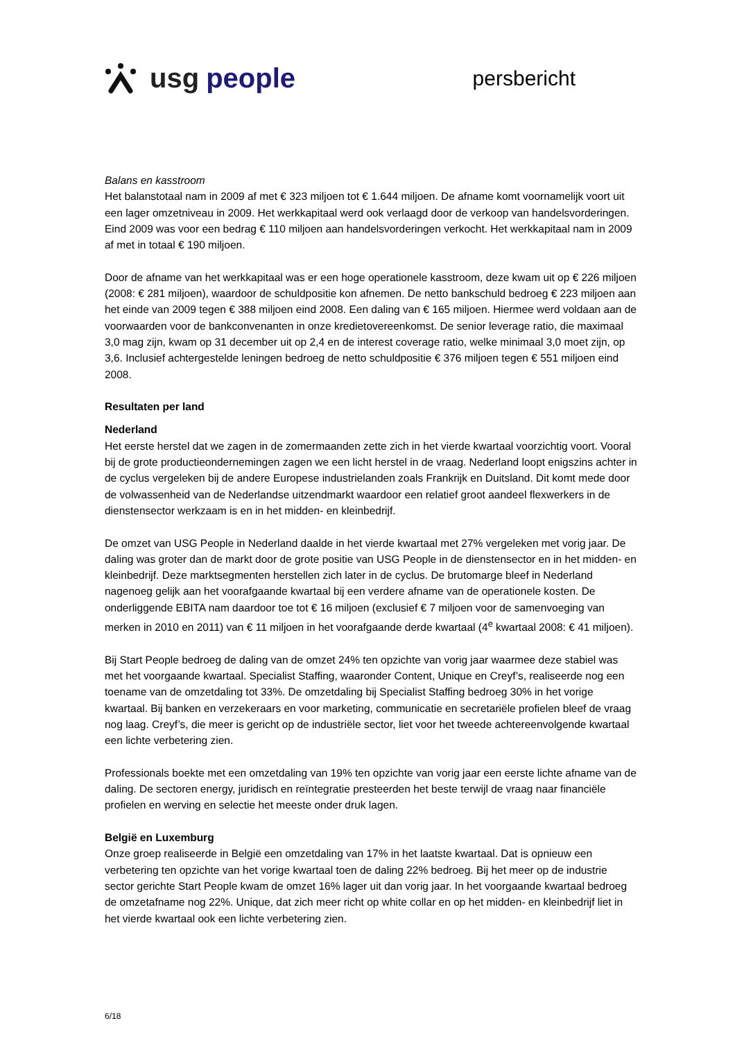usg people
persbericht
Balans en kasstroom
Het balanstotaal nam in 2009 af met € 323 miljoen tot € 1.644 miljoen. De afname komt voornamelijk voort uit een lager omzetniveau in 2009. Het werkkapitaal werd ook verlaagd door de verkoop van handelsvorderingen. Eind 2009 was voor een bedrag € 110 miljoen aan handelsvorderingen verkocht. Het werkkapitaal nam in 2009 af met in totaal € 190 miljoen.
Door de afname van het werkkapitaal was er een hoge operationele kasstroom, deze kwam uit op € 226 miljoen (2008: € 281 miljoen), waardoor de schuldpositie kon afnemen. De netto bankschuld bedroeg € 223 miljoen aan het einde van 2009 tegen € 388 miljoen eind 2008. Een daling van € 165 miljoen. Hiermee werd voldaan aan de voorwaarden voor de bankconvenanten in onze kredietovereenkomst. De senior leverage ratio, die maximaal 3,0 mag zijn, kwam op 31 december uit op 2,4 en de interest coverage ratio, welke minimaal 3,0 moet zijn, op 3,6. Inclusief achtergestelde leningen bedroeg de netto schuldpositie € 376 miljoen tegen € 551 miljoen eind 2008.
Resultaten per land
Nederland
Het eerste herstel dat we zagen in de zomermaanden zette zich in het vierde kwartaal voorzichtig voort. Vooral bij de grote productieondernemingen zagen we een licht herstel in de vraag. Nederland loopt enigszins achter in de cyclus vergeleken bij de andere Europese industrielanden zoals Frankrijk en Duitsland. Dit komt mede door de volwassenheid van de Nederlandse uitzendmarkt waardoor een relatief groot aandeel flexwerkers in de dienstensector werkzaam is en in het midden- en kleinbedrijf.
De omzet van USG People in Nederland daalde in het vierde kwartaal met 27% vergeleken met vorig jaar. De daling was groter dan de markt door de grote positie van USG People in de dienstensector en in het midden- en kleinbedrijf. Deze marktsegmenten herstellen zich later in de cyclus. De brutomarge bleef in Nederland nagenoeg gelijk aan het voorafgaande kwartaal bij een verdere afname van de operationele kosten. De onderliggende EBITA nam daardoor toe tot € 16 miljoen (exclusief € 7 miljoen voor de samenvoeging van merken in 2010 en 2011) van € 11 miljoen in het voorafgaande derde kwartaal (4<sup>e</sup> kwartaal 2008: € 41 miljoen).
Bij Start People bedroeg de daling van de omzet 24% ten opzichte van vorig jaar waarmee deze stabiel was met het voorgaande kwartaal. Specialist Staffing, waaronder Content, Unique en Creyf’s, realiseerde nog een toename van de omzetdaling tot 33%. De omzetdaling bij Specialist Staffing bedroeg 30% in het vorige kwartaal. Bij banken en verzekeraars en voor marketing, communicatie en secretariële profielen bleef de vraag nog laag. Creyf’s, die meer is gericht op de industriële sector, liet voor het tweede achtereenvolgende kwartaal een lichte verbetering zien.
Professionals boekte met een omzetdaling van 19% ten opzichte van vorig jaar een eerste lichte afname van de daling. De sectoren energy, juridisch en reïntegratie presteerden het beste terwijl de vraag naar financiële profielen en werving en selectie het meeste onder druk lagen.
België en Luxemburg
Onze groep realiseerde in België een omzetdaling van 17% in het laatste kwartaal. Dat is opnieuw een verbetering ten opzichte van het vorige kwartaal toen de daling 22% bedroeg. Bij het meer op de industrie sector gerichte Start People kwam de omzet 16% lager uit dan vorig jaar. In het voorgaande kwartaal bedroeg de omzetafname nog 22%. Unique, dat zich meer richt op white collar en op het midden- en kleinbedrijf liet in het vierde kwartaal ook een lichte verbetering zien.
6/18